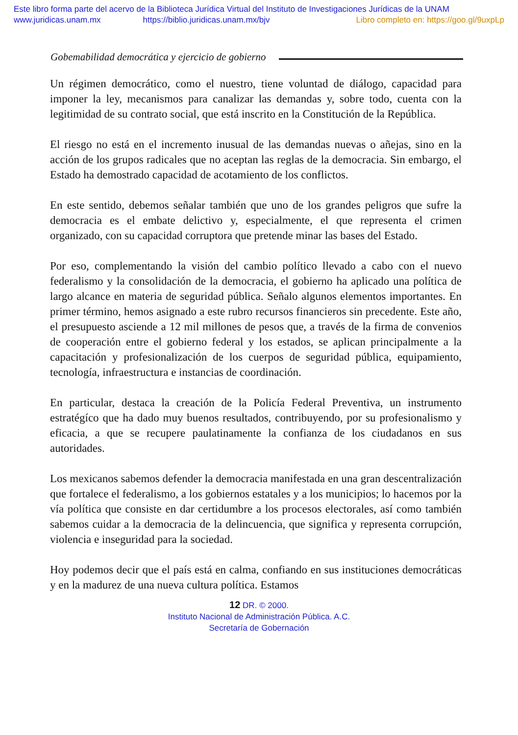Este libro forma parte del acervo de la Biblioteca Jurídica Virtual del Instituto de Investigaciones Jurídicas de la UNAM
www.juridicas.unam.mx https://biblio.juridicas.unam.mx/bjv Libro completo en: https://goo.gl/9uxpLp
Gobemabilidad democrática y ejercicio de gobierno
Un régimen democrático, como el nuestro, tiene voluntad de diálogo, capacidad para imponer la ley, mecanismos para canalizar las demandas y, sobre todo, cuenta con la legitimidad de su contrato social, que está inscrito en la Constitución de la República.
El riesgo no está en el incremento inusual de las demandas nuevas o añejas, sino en la acción de los grupos radicales que no aceptan las reglas de la democracia. Sin embargo, el Estado ha demostrado capacidad de acotamiento de los conflictos.
En este sentido, debemos señalar también que uno de los grandes peligros que sufre la democracia es el embate delictivo y, especialmente, el que representa el crimen organizado, con su capacidad corruptora que pretende minar las bases del Estado.
Por eso, complementando la visión del cambio político llevado a cabo con el nuevo federalismo y la consolidación de la democracia, el gobierno ha aplicado una política de largo alcance en materia de seguridad pública. Señalo algunos elementos importantes. En primer término, hemos asignado a este rubro recursos financieros sin precedente. Este año, el presupuesto asciende a 12 mil millones de pesos que, a través de la firma de convenios de cooperación entre el gobierno federal y los estados, se aplican principalmente a la capacitación y profesionalización de los cuerpos de seguridad pública, equipamiento, tecnología, infraestructura e instancias de coordinación.
En particular, destaca la creación de la Policía Federal Preventiva, un instrumento estratégíco que ha dado muy buenos resultados, contribuyendo, por su profesionalismo y eficacia, a que se recupere paulatinamente la confianza de los ciudadanos en sus autoridades.
Los mexicanos sabemos defender la democracia manifestada en una gran descentralización que fortalece el federalismo, a los gobiernos estatales y a los municipios; lo hacemos por la vía política que consiste en dar certidumbre a los procesos electorales, así como también sabemos cuidar a la democracia de la delincuencia, que significa y representa corrupción, violencia e inseguridad para la sociedad.
Hoy podemos decir que el país está en calma, confiando en sus instituciones democráticas y en la madurez de una nueva cultura política. Estamos
12 DR. © 2000.
Instituto Nacional de Administración Pública. A.C.
Secretaría de Gobernación